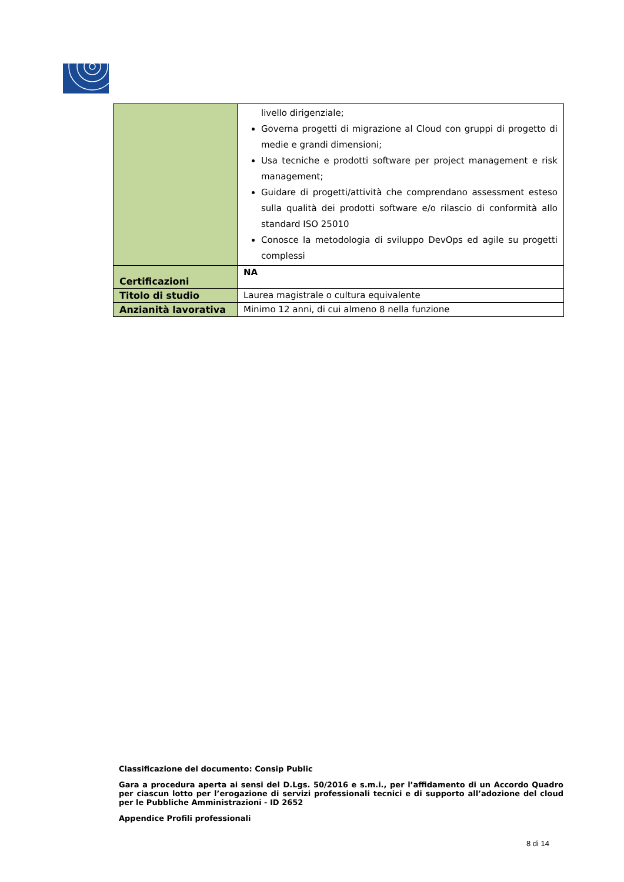| | livello dirigenziale; Governa progetti di migrazione al Cloud con gruppi di progetto di medie e grandi dimensioni; Usa tecniche e prodotti software per project management e risk management; Guidare di progetti/attività che comprendano assessment esteso sulla qualità dei prodotti software e/o rilascio di conformità allo standard ISO 25010 Conosce la metodologia di sviluppo DevOps ed agile su progetti complessi |
| Certificazioni | NA |
| Titolo di studio | Laurea magistrale o cultura equivalente |
| Anzianità lavorativa | Minimo 12 anni, di cui almeno 8 nella funzione |
Classificazione del documento: Consip Public
Gara a procedura aperta ai sensi del D.Lgs. 50/2016 e s.m.i., per l’affidamento di un Accordo Quadro per ciascun lotto per l’erogazione di servizi professionali tecnici e di supporto all’adozione del cloud per le Pubbliche Amministrazioni - ID 2652
Appendice Profili professionali
8 di 14